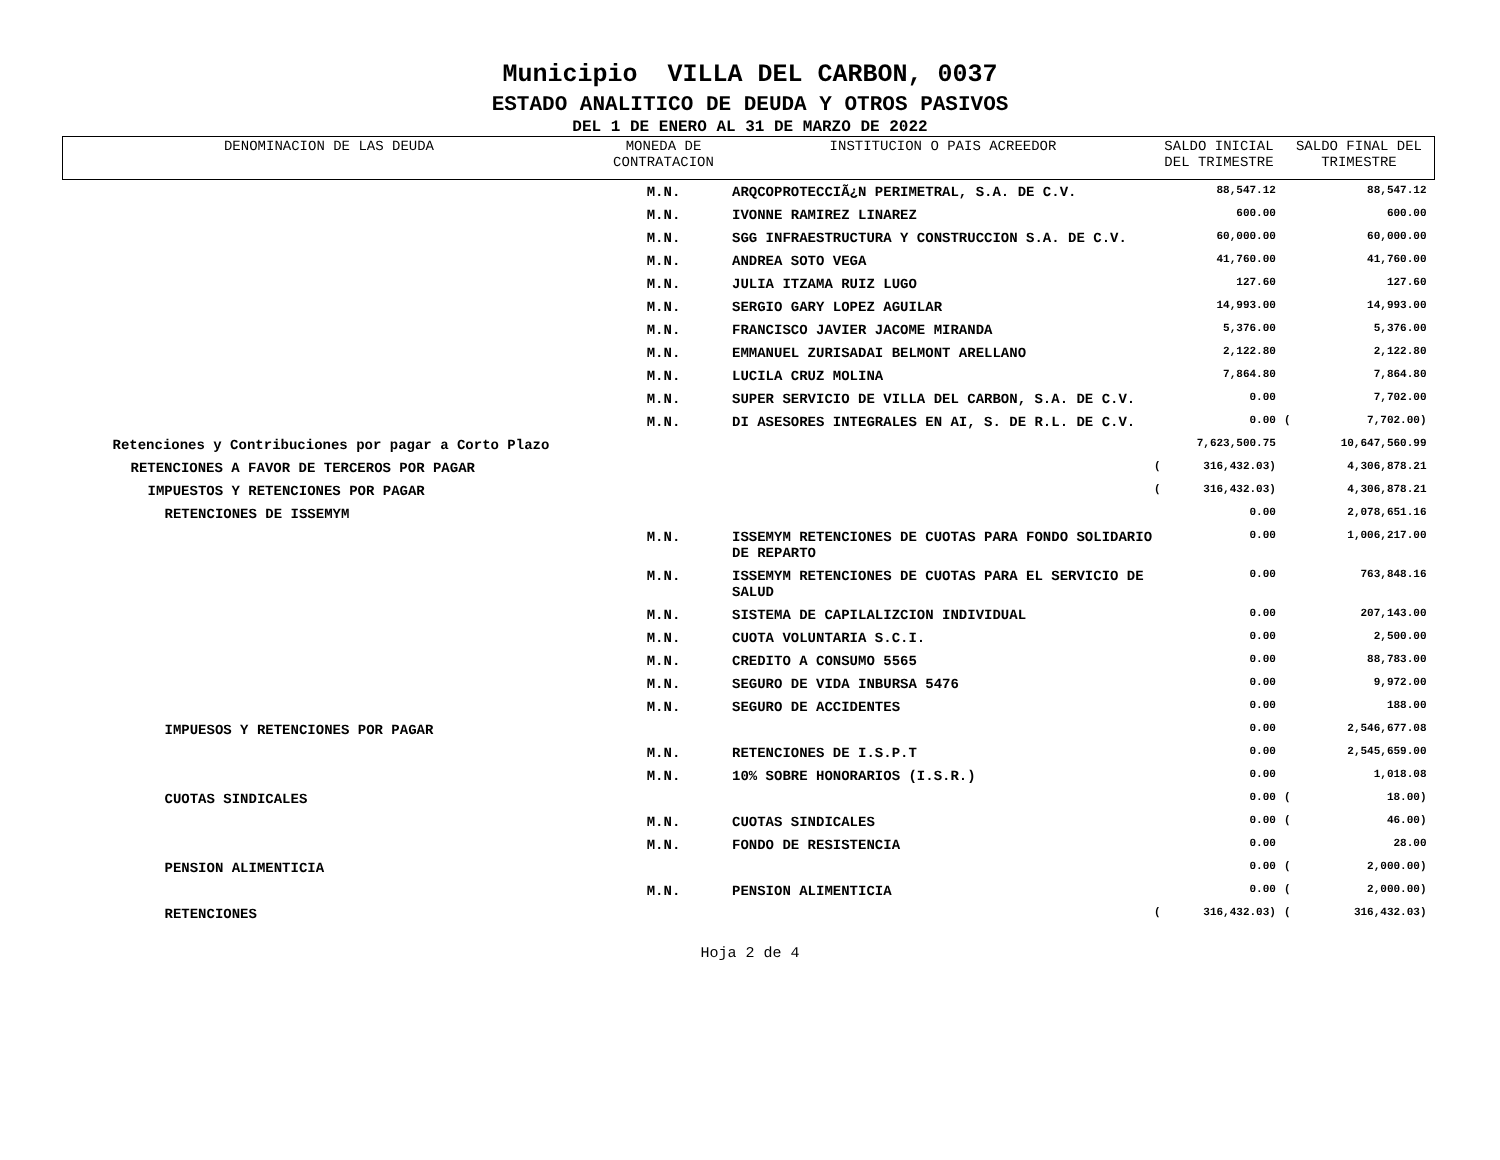Municipio VILLA DEL CARBON, 0037
ESTADO ANALITICO DE DEUDA Y OTROS PASIVOS
DEL 1 DE ENERO AL 31 DE MARZO DE 2022
| DENOMINACION DE LAS DEUDA | MONEDA DE CONTRATACION | INSTITUCION O PAIS ACREEDOR | SALDO INICIAL DEL TRIMESTRE | | SALDO FINAL DEL TRIMESTRE | |
| --- | --- | --- | --- | --- | --- | --- |
| | M.N. | ARQCOPROTECCIÃ¿N PERIMETRAL, S.A. DE C.V. | | 88,547.12 | | 88,547.12 |
| | M.N. | IVONNE RAMIREZ LINAREZ | | 600.00 | | 600.00 |
| | M.N. | SGG INFRAESTRUCTURA Y CONSTRUCCION S.A. DE C.V. | | 60,000.00 | | 60,000.00 |
| | M.N. | ANDREA SOTO VEGA | | 41,760.00 | | 41,760.00 |
| | M.N. | JULIA ITZAMA RUIZ LUGO | | 127.60 | | 127.60 |
| | M.N. | SERGIO GARY LOPEZ AGUILAR | | 14,993.00 | | 14,993.00 |
| | M.N. | FRANCISCO JAVIER JACOME MIRANDA | | 5,376.00 | | 5,376.00 |
| | M.N. | EMMANUEL ZURISADAI BELMONT ARELLANO | | 2,122.80 | | 2,122.80 |
| | M.N. | LUCILA CRUZ MOLINA | | 7,864.80 | | 7,864.80 |
| | M.N. | SUPER SERVICIO DE VILLA DEL CARBON, S.A. DE C.V. | | 0.00 | | 7,702.00 |
| | M.N. | DI ASESORES INTEGRALES EN AI, S. DE R.L. DE C.V. | | 0.00 | ( | 7,702.00) |
| Retenciones y Contribuciones por pagar a Corto Plazo | | | | 7,623,500.75 | | 10,647,560.99 |
| RETENCIONES A FAVOR DE TERCEROS POR PAGAR | | | ( | 316,432.03) | | 4,306,878.21 |
| IMPUESTOS Y RETENCIONES POR PAGAR | | | ( | 316,432.03) | | 4,306,878.21 |
| RETENCIONES DE ISSEMYM | | | | 0.00 | | 2,078,651.16 |
| | M.N. | ISSEMYM RETENCIONES DE CUOTAS PARA FONDO SOLIDARIO DE REPARTO | | 0.00 | | 1,006,217.00 |
| | M.N. | ISSEMYM RETENCIONES DE CUOTAS PARA EL SERVICIO DE SALUD | | 0.00 | | 763,848.16 |
| | M.N. | SISTEMA DE CAPILALIZCION INDIVIDUAL | | 0.00 | | 207,143.00 |
| | M.N. | CUOTA VOLUNTARIA S.C.I. | | 0.00 | | 2,500.00 |
| | M.N. | CREDITO A CONSUMO 5565 | | 0.00 | | 88,783.00 |
| | M.N. | SEGURO DE VIDA INBURSA 5476 | | 0.00 | | 9,972.00 |
| | M.N. | SEGURO DE ACCIDENTES | | 0.00 | | 188.00 |
| IMPUESOS Y RETENCIONES POR PAGAR | | | | 0.00 | | 2,546,677.08 |
| | M.N. | RETENCIONES DE I.S.P.T | | 0.00 | | 2,545,659.00 |
| | M.N. | 10% SOBRE HONORARIOS (I.S.R.) | | 0.00 | | 1,018.08 |
| CUOTAS SINDICALES | | | | 0.00 | ( | 18.00) |
| | M.N. | CUOTAS SINDICALES | | 0.00 | ( | 46.00) |
| | M.N. | FONDO DE RESISTENCIA | | 0.00 | | 28.00 |
| PENSION ALIMENTICIA | | | | 0.00 | ( | 2,000.00) |
| | M.N. | PENSION ALIMENTICIA | | 0.00 | ( | 2,000.00) |
| RETENCIONES | | | ( | 316,432.03) | ( | 316,432.03) |
Hoja 2 de 4